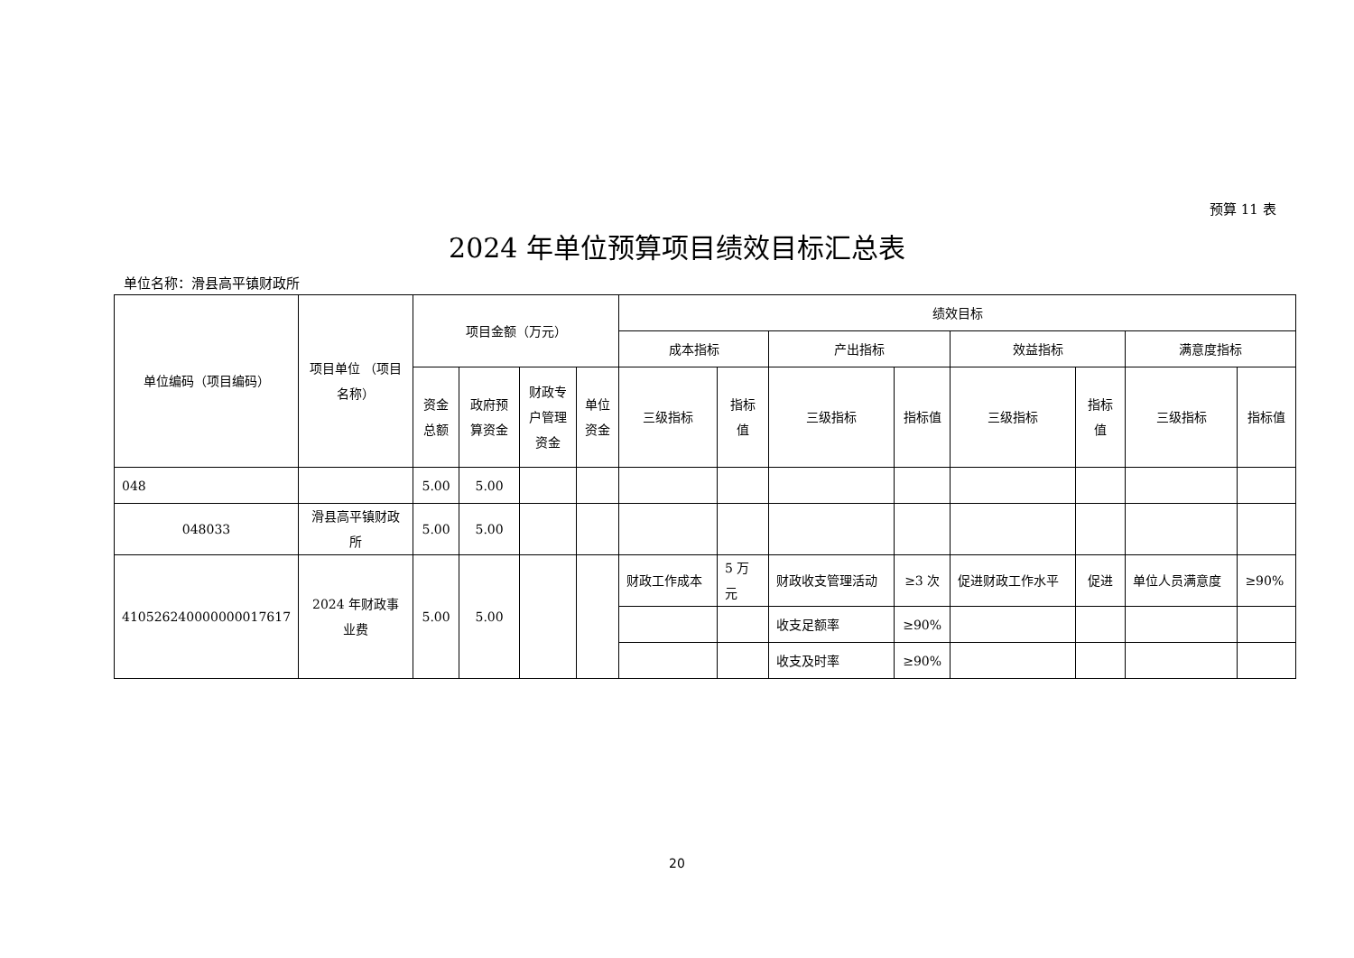预算 11 表
2024 年单位预算项目绩效目标汇总表
单位名称：滑县高平镇财政所
| 单位编码（项目编码） | 项目单位 （项目名称） | 项目金额（万元） | | | | 绩效目标 | | | | | | | |
| --- | --- | --- | --- | --- | --- | --- | --- | --- | --- | --- | --- | --- | --- |
| | | | | | | 成本指标 | | 产出指标 | | 效益指标 | | 满意度指标 | |
| | | 资金总额 | 政府预算资金 | 财政专户管理资金 | 单位资金 | 三级指标 | 指标值 | 三级指标 | 指标值 | 三级指标 | 指标值 | 三级指标 | 指标值 |
| 048 | | 5.00 | 5.00 | | | | | | | | | | |
| 048033 | 滑县高平镇财政所 | 5.00 | 5.00 | | | | | | | | | | |
| 410526240000000017617 | 2024 年财政事业费 | 5.00 | 5.00 | | | 财政工作成本 | 5 万元 | 财政收支管理活动 | ≥3 次 | 促进财政工作水平 | 促进 | 单位人员满意度 | ≥90% |
| | | | | | | | | 收支足额率 | ≥90% | | | | |
| | | | | | | | | 收支及时率 | ≥90% | | | | |
20